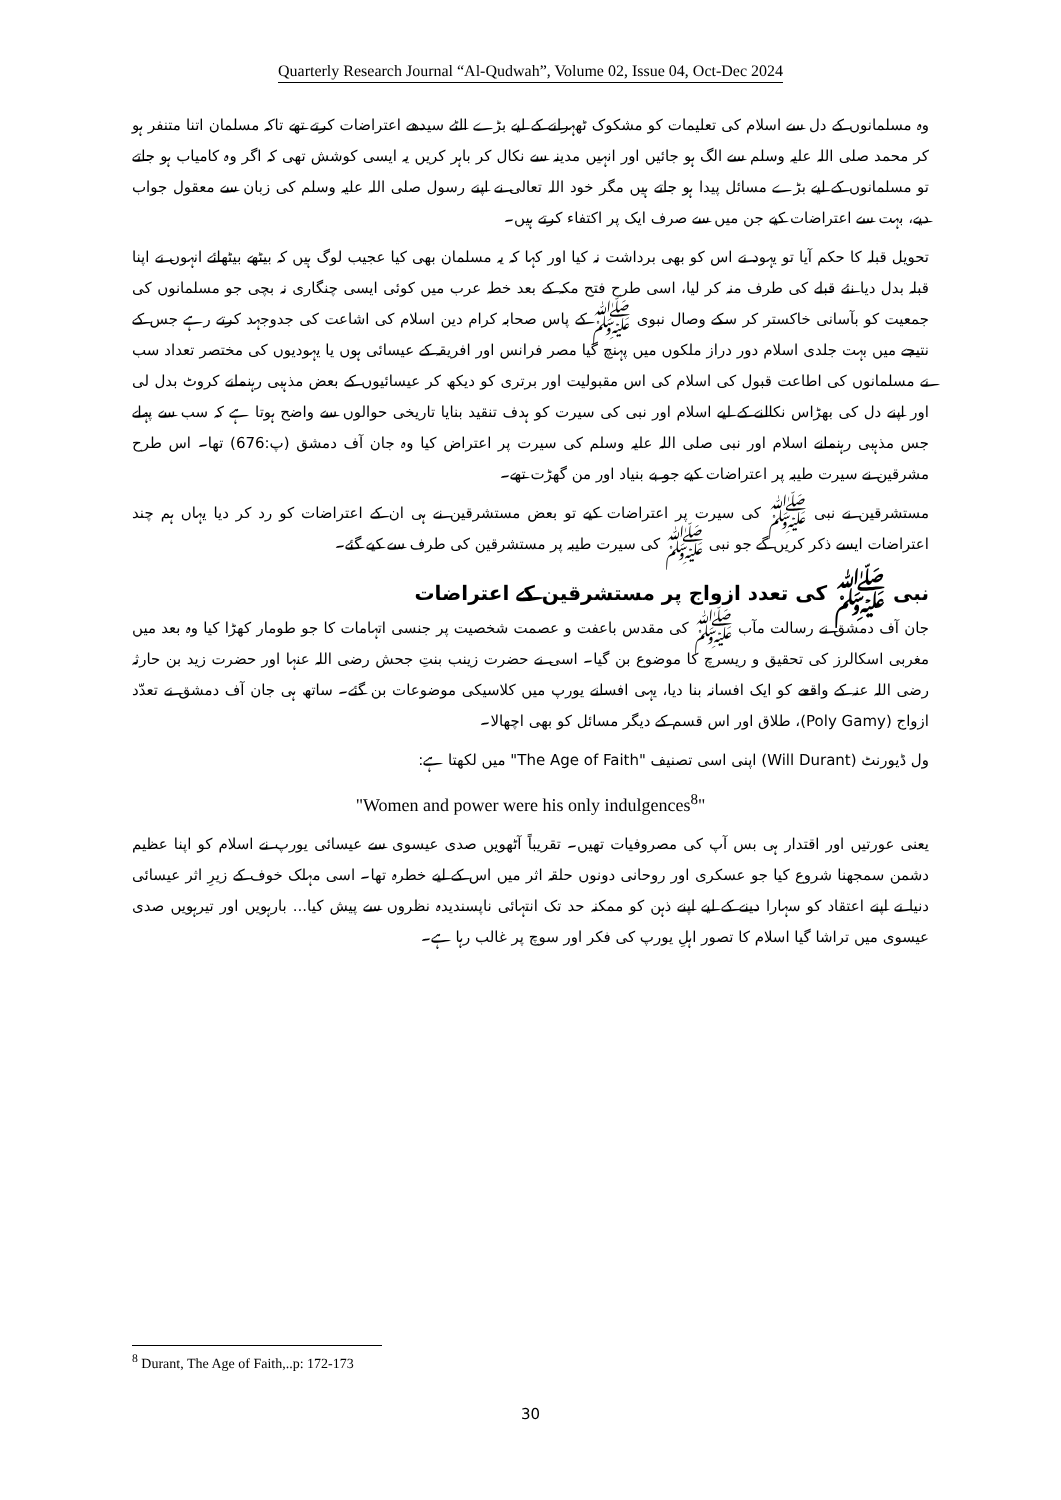Quarterly Research Journal “Al-Qudwah”, Volume 02, Issue 04, Oct-Dec 2024
وہ مسلمانوں کے دل سے اسلام کی تعلیمات کو مشکوک ٹھہرانے کے لیے بڑے الٹے سیدھے اعتراضات کرتے تھے تاکہ مسلمان اتنا متنفر ہو کر محمد صلی اللہ علیہ وسلم سے الگ ہو جائیں اور انہیں مدینہ سے نکال کر باہر کریں یہ ایسی کوشش تھی کہ اگر وہ کامیاب ہو جاتے تو مسلمانوں کے لیے بڑے مسائل پیدا ہو جاتے ہیں مگر خود اللہ تعالی نے اپنے رسول صلی اللہ علیہ وسلم کی زبان سے معقول جواب دیے، بہت سے اعتراضات کیے جن میں سے صرف ایک پر اکتفاء کرتے ہیں۔
تحویل قبلہ کا حکم آیا تو یہود نے اس کو بھی برداشت نہ کیا اور کہا کہ یہ مسلمان بھی کیا عجیب لوگ ہیں کہ بیٹھے بیٹھائے انہوں نے اپنا قبلہ بدل دیا نئے قبلے کی طرف منہ کر لیا، اسی طرح فتح مکہ کے بعد خطہ عرب میں کوئی ایسی چنگاری نہ بچی جو مسلمانوں کی جمعیت کو بآسانی خاکستر کر سکے وصال نبوی ﷺ کے پاس صحابہ کرام دین اسلام کی اشاعت کی جدوجہد کرتے رہے جس کے نتیجے میں بہت جلدی اسلام دور دراز ملکوں میں پہنچ گیا مصر فرانس اور افریقہ کے عیسائی ہوں یا یہودیوں کی مختصر تعداد سب نے مسلمانوں کی اطاعت قبول کی اسلام کی اس مقبولیت اور برتری کو دیکھ کر عیسائیوں کے بعض مذہبی رہنمانے کروٹ بدل لی اور اپنے دل کی بھڑاس نکالنے کے لیے اسلام اور نبی کی سیرت کو ہدف تنقید بنایا تاریخی حوالوں سے واضح ہوتا ہے کہ سب سے پہلے جس مذہبی رہنمانے اسلام اور نبی صلی اللہ علیہ وسلم کی سیرت پر اعتراض کیا وہ جان آف دمشق (پ:676) تھا۔ اس طرح مشرقین نے سیرت طیبہ پر اعتراضات کیے جو بے بنیاد اور من گھڑت تھے۔
مستشرقین نے نبی ﷺ کی سیرت پر اعتراضات کیے تو بعض مستشرقین نے ہی ان کے اعتراضات کو رد کر دیا یہاں ہم چند اعتراضات ایسے ذکر کریں گے جو نبی ﷺ کی سیرت طیبہ پر مستشرقین کی طرف سے کیے گئے۔
نبی ﷺ کی تعدد ازواج پر مستشرقین کے اعتراضات
جان آف دمشق نے رسالت مآب ﷺ کی مقدس باعفت و عصمت شخصیت پر جنسی اتہامات کا جو طومار کھڑا کیا وہ بعد میں مغربی اسکالرز کی تحقیق و ریسرچ کا موضوع بن گیا۔ اسی نے حضرت زینب بنتِ جحش رضی اللہ عنہا اور حضرت زید بن حارثہ رضی اللہ عنہ کے واقعے کو ایک افسانہ بنا دیا، یہی افسانے یورپ میں کلاسیکی موضوعات بن گئے۔ ساتھ ہی جان آف دمشق نے تعدّد ازواج (Poly Gamy)، طلاق اور اس قسم کے دیگر مسائل کو بھی اچھالا۔
ول ڈیورنٹ (Will Durant) اپنی اسی تصنیف "The Age of Faith" میں لکھتا ہے:
"Women and power were his only indulgences<sup>8</sup>"
یعنی عورتیں اور اقتدار ہی بس آپ کی مصروفیات تھیں۔ تقریباً آٹھویں صدی عیسوی سے عیسائی یورپ نے اسلام کو اپنا عظیم دشمن سمجھنا شروع کیا جو عسکری اور روحانی دونوں حلقہ اثر میں اس کے لیے خطرہ تھا۔ اسی مہلک خوف کے زیرِ اثر عیسائی دنیا نے اپنے اعتقاد کو سہارا دینے کے لیے اپنے ذہن کو ممکنہ حد تک انتہائی ناپسندیدہ نظروں سے پیش کیا... بارہویں اور تیرہویں صدی عیسوی میں تراشا گیا اسلام کا تصور اہلِ یورپ کی فکر اور سوچ پر غالب رہا ہے۔
<sup>8</sup> Durant, The Age of Faith,..p: 172-173
30